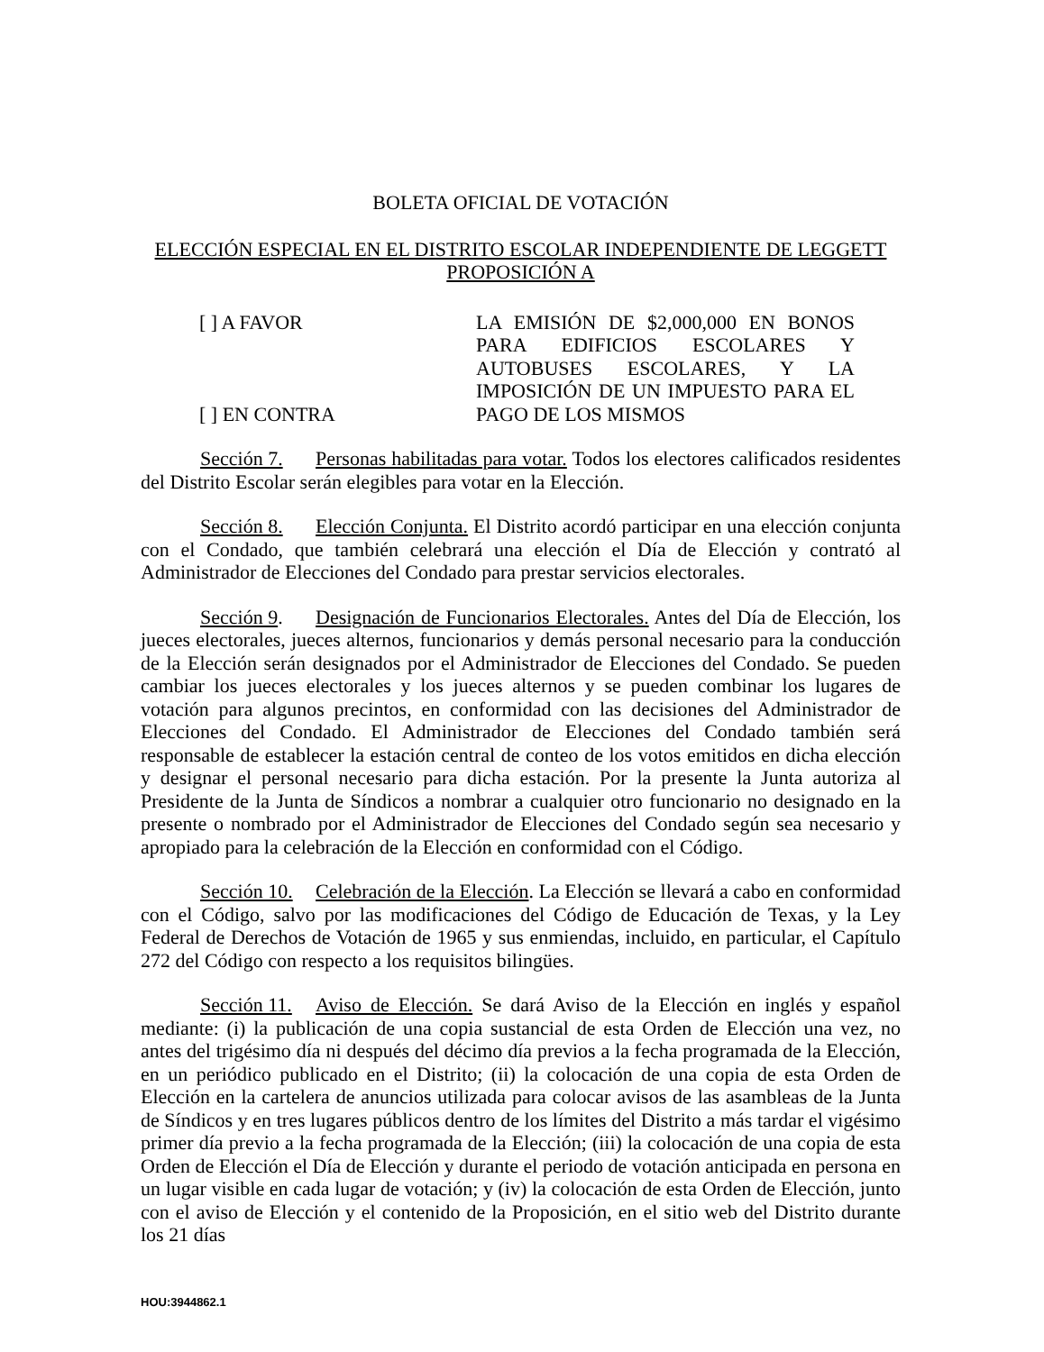BOLETA OFICIAL DE VOTACIÓN
ELECCIÓN ESPECIAL EN EL DISTRITO ESCOLAR INDEPENDIENTE DE LEGGETT
PROPOSICIÓN A
[ ] A FAVOR
[ ] EN CONTRA
LA EMISIÓN DE $2,000,000 EN BONOS PARA EDIFICIOS ESCOLARES Y AUTOBUSES ESCOLARES, Y LA IMPOSICIÓN DE UN IMPUESTO PARA EL PAGO DE LOS MISMOS
Sección 7. Personas habilitadas para votar. Todos los electores calificados residentes del Distrito Escolar serán elegibles para votar en la Elección.
Sección 8. Elección Conjunta. El Distrito acordó participar en una elección conjunta con el Condado, que también celebrará una elección el Día de Elección y contrató al Administrador de Elecciones del Condado para prestar servicios electorales.
Sección 9. Designación de Funcionarios Electorales. Antes del Día de Elección, los jueces electorales, jueces alternos, funcionarios y demás personal necesario para la conducción de la Elección serán designados por el Administrador de Elecciones del Condado. Se pueden cambiar los jueces electorales y los jueces alternos y se pueden combinar los lugares de votación para algunos precintos, en conformidad con las decisiones del Administrador de Elecciones del Condado. El Administrador de Elecciones del Condado también será responsable de establecer la estación central de conteo de los votos emitidos en dicha elección y designar el personal necesario para dicha estación. Por la presente la Junta autoriza al Presidente de la Junta de Síndicos a nombrar a cualquier otro funcionario no designado en la presente o nombrado por el Administrador de Elecciones del Condado según sea necesario y apropiado para la celebración de la Elección en conformidad con el Código.
Sección 10. Celebración de la Elección. La Elección se llevará a cabo en conformidad con el Código, salvo por las modificaciones del Código de Educación de Texas, y la Ley Federal de Derechos de Votación de 1965 y sus enmiendas, incluido, en particular, el Capítulo 272 del Código con respecto a los requisitos bilingües.
Sección 11. Aviso de Elección. Se dará Aviso de la Elección en inglés y español mediante: (i) la publicación de una copia sustancial de esta Orden de Elección una vez, no antes del trigésimo día ni después del décimo día previos a la fecha programada de la Elección, en un periódico publicado en el Distrito; (ii) la colocación de una copia de esta Orden de Elección en la cartelera de anuncios utilizada para colocar avisos de las asambleas de la Junta de Síndicos y en tres lugares públicos dentro de los límites del Distrito a más tardar el vigésimo primer día previo a la fecha programada de la Elección; (iii) la colocación de una copia de esta Orden de Elección el Día de Elección y durante el periodo de votación anticipada en persona en un lugar visible en cada lugar de votación; y (iv) la colocación de esta Orden de Elección, junto con el aviso de Elección y el contenido de la Proposición, en el sitio web del Distrito durante los 21 días
HOU:3944862.1